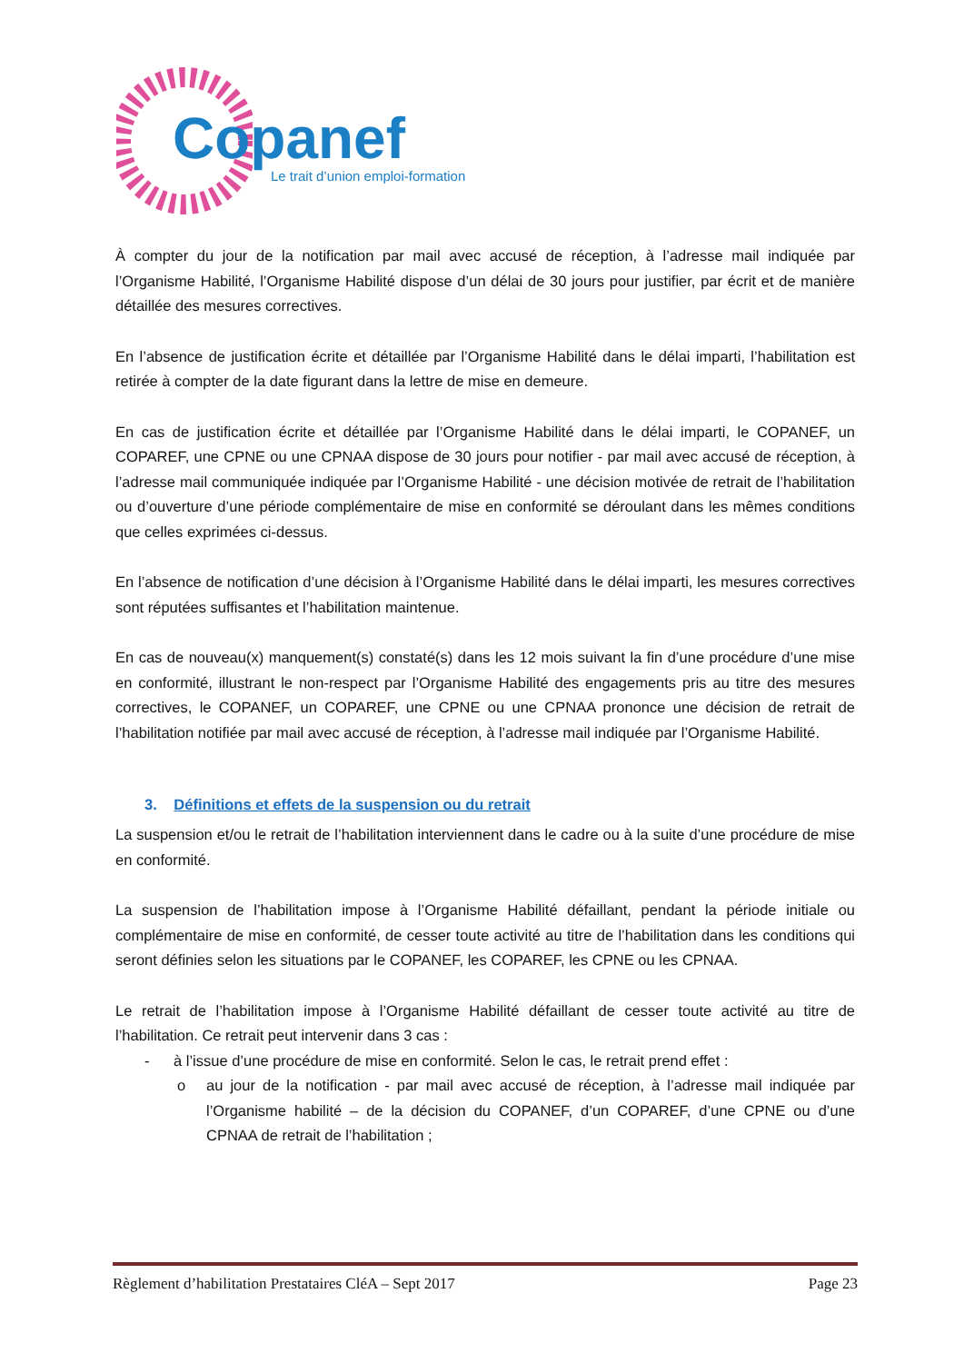Copanef
Le trait d’union emploi-formation
À compter du jour de la notification par mail avec accusé de réception, à l’adresse mail indiquée par l’Organisme Habilité, l’Organisme Habilité dispose d’un délai de 30 jours pour justifier, par écrit et de manière détaillée des mesures correctives.
En l’absence de justification écrite et détaillée par l’Organisme Habilité dans le délai imparti, l’habilitation est retirée à compter de la date figurant dans la lettre de mise en demeure.
En cas de justification écrite et détaillée par l’Organisme Habilité dans le délai imparti, le COPANEF, un COPAREF, une CPNE ou une CPNAA dispose de 30 jours pour notifier - par mail avec accusé de réception, à l’adresse mail communiquée indiquée par l’Organisme Habilité - une décision motivée de retrait de l’habilitation ou d’ouverture d’une période complémentaire de mise en conformité se déroulant dans les mêmes conditions que celles exprimées ci-dessus.
En l’absence de notification d’une décision à l’Organisme Habilité dans le délai imparti, les mesures correctives sont réputées suffisantes et l’habilitation maintenue.
En cas de nouveau(x) manquement(s) constaté(s) dans les 12 mois suivant la fin d’une procédure d’une mise en conformité, illustrant le non-respect par l’Organisme Habilité des engagements pris au titre des mesures correctives, le COPANEF, un COPAREF, une CPNE ou une CPNAA prononce une décision de retrait de l’habilitation notifiée par mail avec accusé de réception, à l’adresse mail indiquée par l’Organisme Habilité.
3. Définitions et effets de la suspension ou du retrait
La suspension et/ou le retrait de l’habilitation interviennent dans le cadre ou à la suite d’une procédure de mise en conformité.
La suspension de l’habilitation impose à l’Organisme Habilité défaillant, pendant la période initiale ou complémentaire de mise en conformité, de cesser toute activité au titre de l’habilitation dans les conditions qui seront définies selon les situations par le COPANEF, les COPAREF, les CPNE ou les CPNAA.
Le retrait de l’habilitation impose à l’Organisme Habilité défaillant de cesser toute activité au titre de l’habilitation. Ce retrait peut intervenir dans 3 cas :
- à l’issue d’une procédure de mise en conformité. Selon le cas, le retrait prend effet :
o au jour de la notification - par mail avec accusé de réception, à l’adresse mail indiquée par l’Organisme habilité – de la décision du COPANEF, d’un COPAREF, d’une CPNE ou d’une CPNAA de retrait de l’habilitation ;
Règlement d’habilitation Prestataires CléA – Sept 2017 Page 23